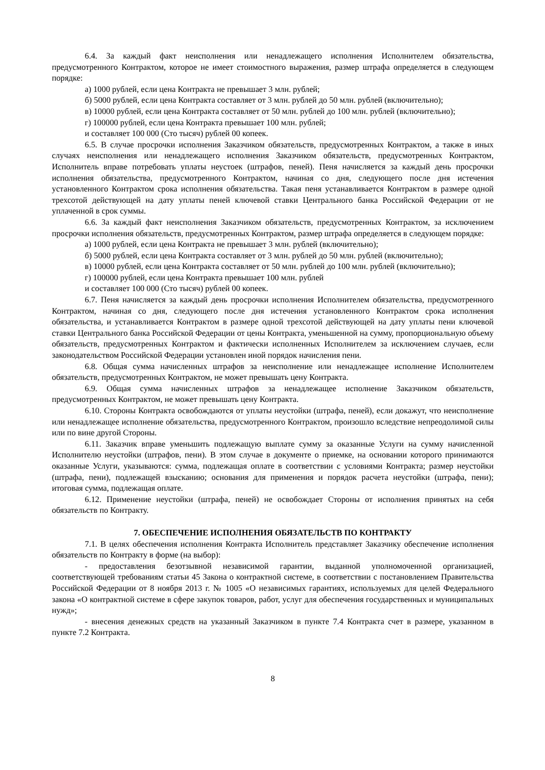6.4. За каждый факт неисполнения или ненадлежащего исполнения Исполнителем обязательства, предусмотренного Контрактом, которое не имеет стоимостного выражения, размер штрафа определяется в следующем порядке:
а) 1000 рублей, если цена Контракта не превышает 3 млн. рублей;
б) 5000 рублей, если цена Контракта составляет от 3 млн. рублей до 50 млн. рублей (включительно);
в) 10000 рублей, если цена Контракта составляет от 50 млн. рублей до 100 млн. рублей (включительно);
г) 100000 рублей, если цена Контракта превышает 100 млн. рублей;
и составляет 100 000 (Сто тысяч) рублей 00 копеек.
6.5. В случае просрочки исполнения Заказчиком обязательств, предусмотренных Контрактом, а также в иных случаях неисполнения или ненадлежащего исполнения Заказчиком обязательств, предусмотренных Контрактом, Исполнитель вправе потребовать уплаты неустоек (штрафов, пеней). Пеня начисляется за каждый день просрочки исполнения обязательства, предусмотренного Контрактом, начиная со дня, следующего после дня истечения установленного Контрактом срока исполнения обязательства. Такая пеня устанавливается Контрактом в размере одной трехсотой действующей на дату уплаты пеней ключевой ставки Центрального банка Российской Федерации от не уплаченной в срок суммы.
6.6. За каждый факт неисполнения Заказчиком обязательств, предусмотренных Контрактом, за исключением просрочки исполнения обязательств, предусмотренных Контрактом, размер штрафа определяется в следующем порядке:
а) 1000 рублей, если цена Контракта не превышает 3 млн. рублей (включительно);
б) 5000 рублей, если цена Контракта составляет от 3 млн. рублей до 50 млн. рублей (включительно);
в) 10000 рублей, если цена Контракта составляет от 50 млн. рублей до 100 млн. рублей (включительно);
г) 100000 рублей, если цена Контракта превышает 100 млн. рублей
и составляет 100 000 (Сто тысяч) рублей 00 копеек.
6.7. Пеня начисляется за каждый день просрочки исполнения Исполнителем обязательства, предусмотренного Контрактом, начиная со дня, следующего после дня истечения установленного Контрактом срока исполнения обязательства, и устанавливается Контрактом в размере одной трехсотой действующей на дату уплаты пени ключевой ставки Центрального банка Российской Федерации от цены Контракта, уменьшенной на сумму, пропорциональную объему обязательств, предусмотренных Контрактом и фактически исполненных Исполнителем за исключением случаев, если законодательством Российской Федерации установлен иной порядок начисления пени.
6.8. Общая сумма начисленных штрафов за неисполнение или ненадлежащее исполнение Исполнителем обязательств, предусмотренных Контрактом, не может превышать цену Контракта.
6.9. Общая сумма начисленных штрафов за ненадлежащее исполнение Заказчиком обязательств, предусмотренных Контрактом, не может превышать цену Контракта.
6.10. Стороны Контракта освобождаются от уплаты неустойки (штрафа, пеней), если докажут, что неисполнение или ненадлежащее исполнение обязательства, предусмотренного Контрактом, произошло вследствие непреодолимой силы или по вине другой Стороны.
6.11. Заказчик вправе уменьшить подлежащую выплате сумму за оказанные Услуги на сумму начисленной Исполнителю неустойки (штрафов, пени). В этом случае в документе о приемке, на основании которого принимаются оказанные Услуги, указываются: сумма, подлежащая оплате в соответствии с условиями Контракта; размер неустойки (штрафа, пени), подлежащей взысканию; основания для применения и порядок расчета неустойки (штрафа, пени); итоговая сумма, подлежащая оплате.
6.12. Применение неустойки (штрафа, пеней) не освобождает Стороны от исполнения принятых на себя обязательств по Контракту.
7. ОБЕСПЕЧЕНИЕ ИСПОЛНЕНИЯ ОБЯЗАТЕЛЬСТВ ПО КОНТРАКТУ
7.1. В целях обеспечения исполнения Контракта Исполнитель представляет Заказчику обеспечение исполнения обязательств по Контракту в форме (на выбор):
- предоставления безотзывной независимой гарантии, выданной уполномоченной организацией, соответствующей требованиям статьи 45 Закона о контрактной системе, в соответствии с постановлением Правительства Российской Федерации от 8 ноября 2013 г. № 1005 «О независимых гарантиях, используемых для целей Федерального закона «О контрактной системе в сфере закупок товаров, работ, услуг для обеспечения государственных и муниципальных нужд»;
- внесения денежных средств на указанный Заказчиком в пункте 7.4 Контракта счет в размере, указанном в пункте 7.2 Контракта.
8